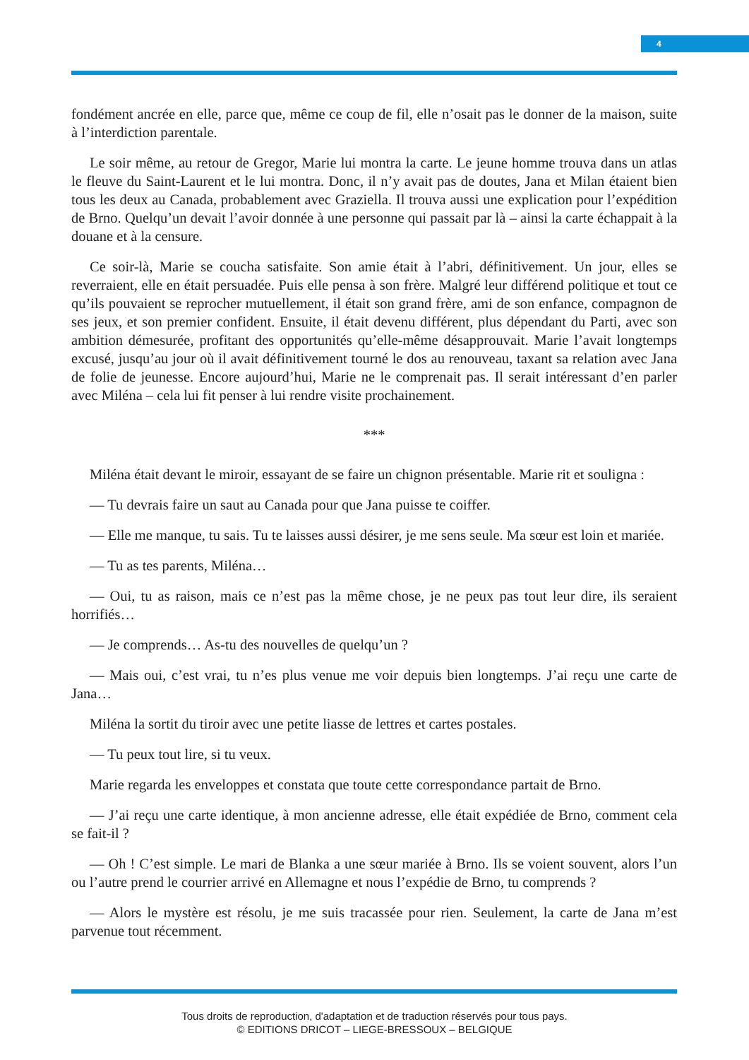4
fondément ancrée en elle, parce que, même ce coup de fil, elle n’osait pas le donner de la maison, suite à l’interdiction parentale.
Le soir même, au retour de Gregor, Marie lui montra la carte. Le jeune homme trouva dans un atlas le fleuve du Saint-Laurent et le lui montra. Donc, il n’y avait pas de doutes, Jana et Milan étaient bien tous les deux au Canada, probablement avec Graziella. Il trouva aussi une explication pour l’expédition de Brno. Quelqu’un devait l’avoir donnée à une personne qui passait par là – ainsi la carte échappait à la douane et à la censure.
Ce soir-là, Marie se coucha satisfaite. Son amie était à l’abri, définitivement. Un jour, elles se reverraient, elle en était persuadée. Puis elle pensa à son frère. Malgré leur différend politique et tout ce qu’ils pouvaient se reprocher mutuellement, il était son grand frère, ami de son enfance, compagnon de ses jeux, et son premier confident. Ensuite, il était devenu différent, plus dépendant du Parti, avec son ambition démesurée, profitant des opportunités qu’elle-même désapprouvait. Marie l’avait longtemps excusé, jusqu’au jour où il avait définitivement tourné le dos au renouveau, taxant sa relation avec Jana de folie de jeunesse. Encore aujourd’hui, Marie ne le comprenait pas. Il serait intéressant d’en parler avec Miléna – cela lui fit penser à lui rendre visite prochainement.
***
Miléna était devant le miroir, essayant de se faire un chignon présentable. Marie rit et souligna :
— Tu devrais faire un saut au Canada pour que Jana puisse te coiffer.
— Elle me manque, tu sais. Tu te laisses aussi désirer, je me sens seule. Ma sœur est loin et mariée.
— Tu as tes parents, Miléna…
— Oui, tu as raison, mais ce n’est pas la même chose, je ne peux pas tout leur dire, ils seraient horrifiés…
— Je comprends… As-tu des nouvelles de quelqu’un ?
— Mais oui, c’est vrai, tu n’es plus venue me voir depuis bien longtemps. J’ai reçu une carte de Jana…
Miléna la sortit du tiroir avec une petite liasse de lettres et cartes postales.
— Tu peux tout lire, si tu veux.
Marie regarda les enveloppes et constata que toute cette correspondance partait de Brno.
— J’ai reçu une carte identique, à mon ancienne adresse, elle était expédiée de Brno, comment cela se fait-il ?
— Oh ! C’est simple. Le mari de Blanka a une sœur mariée à Brno. Ils se voient souvent, alors l’un ou l’autre prend le courrier arrivé en Allemagne et nous l’expédie de Brno, tu comprends ?
— Alors le mystère est résolu, je me suis tracassée pour rien. Seulement, la carte de Jana m’est parvenue tout récemment.
Tous droits de reproduction, d'adaptation et de traduction réservés pour tous pays.
© EDITIONS DRICOT – LIEGE-BRESSOUX – BELGIQUE